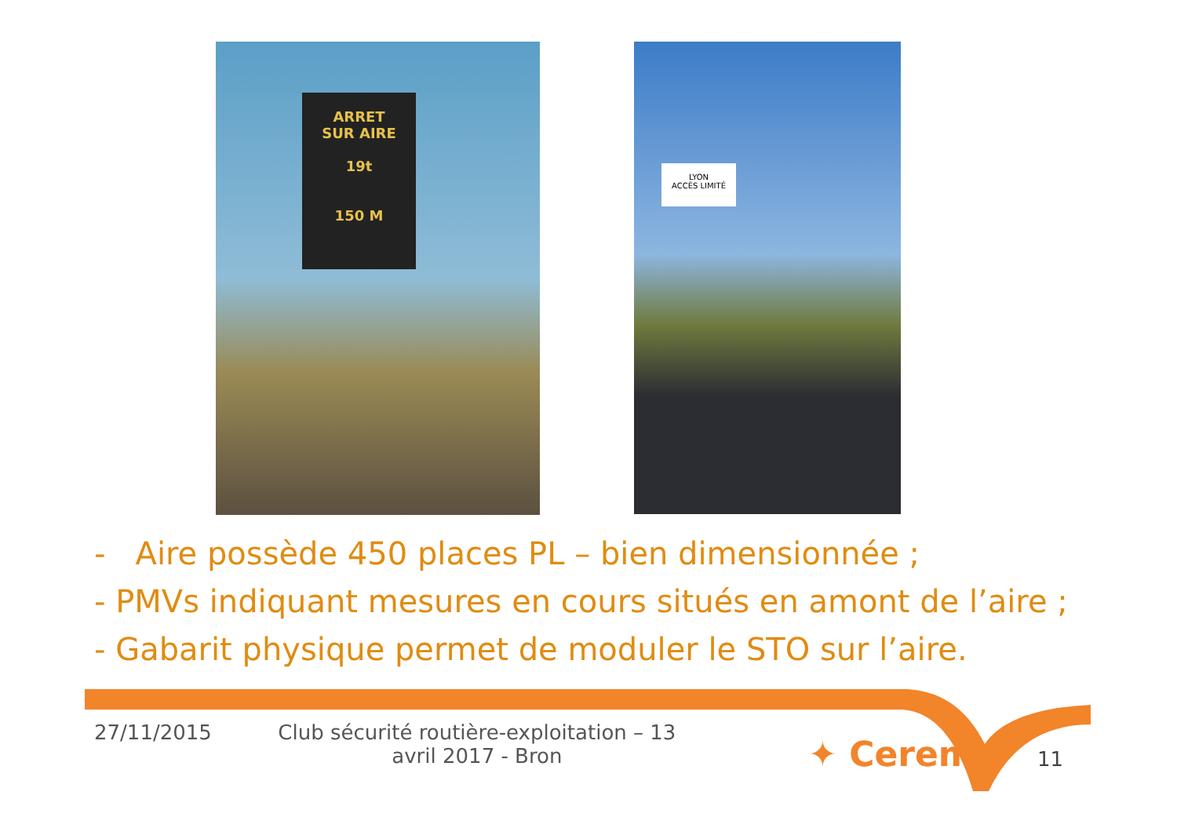ARRET
SUR AIRE
19t
150 M
LYON
ACCÈS LIMITÉ
- Aire possède 450 places PL – bien dimensionnée ;
- PMVs indiquant mesures en cours situés en amont de l’aire ;
- Gabarit physique permet de moduler le STO sur l’aire.
27/11/2015 Club sécurité routière-exploitation – 13 avril 2017 - Bron
✦ Cerema 11